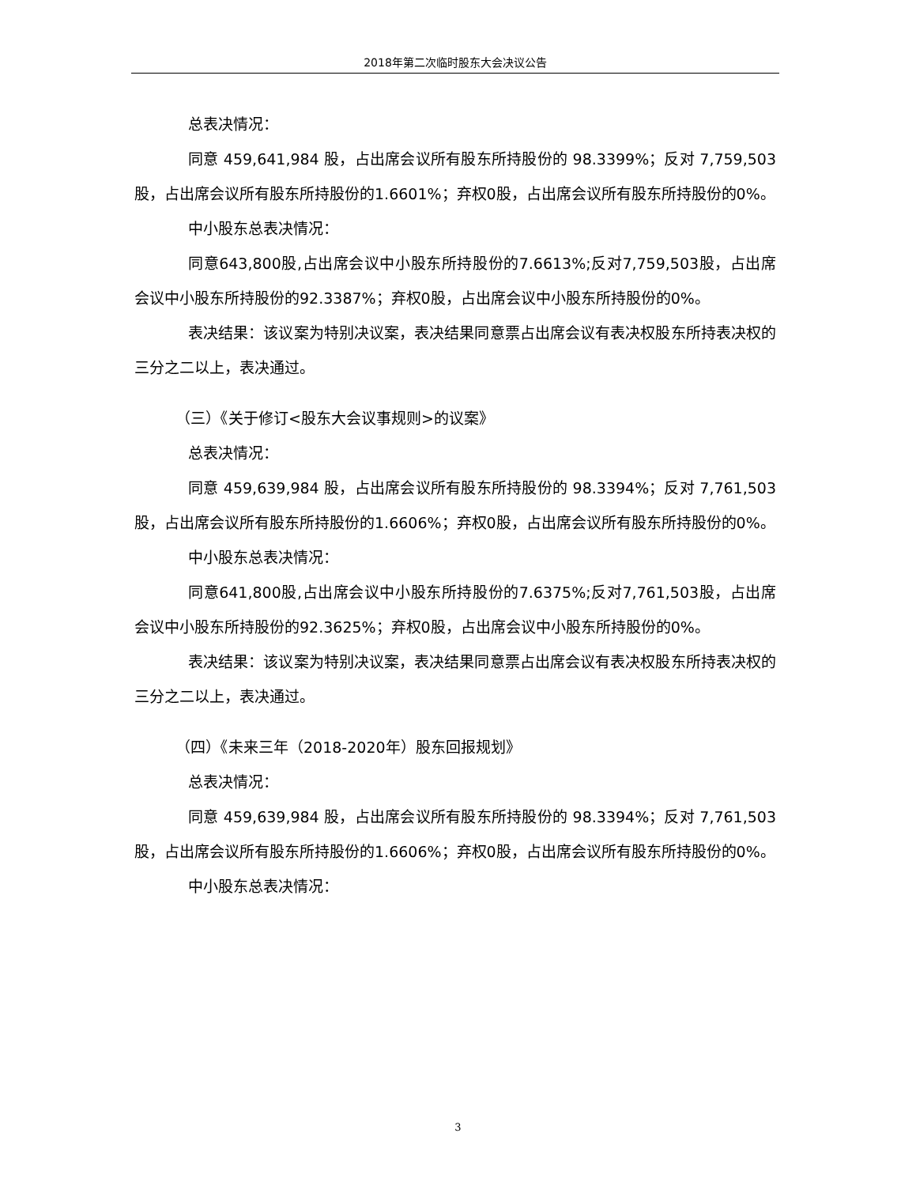2018年第二次临时股东大会决议公告
总表决情况：
同意 459,641,984 股，占出席会议所有股东所持股份的 98.3399%；反对 7,759,503股，占出席会议所有股东所持股份的1.6601%；弃权0股，占出席会议所有股东所持股份的0%。
中小股东总表决情况：
同意643,800股,占出席会议中小股东所持股份的7.6613%;反对7,759,503股，占出席会议中小股东所持股份的92.3387%；弃权0股，占出席会议中小股东所持股份的0%。
表决结果：该议案为特别决议案，表决结果同意票占出席会议有表决权股东所持表决权的三分之二以上，表决通过。
（三）《关于修订<股东大会议事规则>的议案》
总表决情况：
同意 459,639,984 股，占出席会议所有股东所持股份的 98.3394%；反对 7,761,503股，占出席会议所有股东所持股份的1.6606%；弃权0股，占出席会议所有股东所持股份的0%。
中小股东总表决情况：
同意641,800股,占出席会议中小股东所持股份的7.6375%;反对7,761,503股，占出席会议中小股东所持股份的92.3625%；弃权0股，占出席会议中小股东所持股份的0%。
表决结果：该议案为特别决议案，表决结果同意票占出席会议有表决权股东所持表决权的三分之二以上，表决通过。
（四）《未来三年（2018-2020年）股东回报规划》
总表决情况：
同意 459,639,984 股，占出席会议所有股东所持股份的 98.3394%；反对 7,761,503股，占出席会议所有股东所持股份的1.6606%；弃权0股，占出席会议所有股东所持股份的0%。
中小股东总表决情况：
3